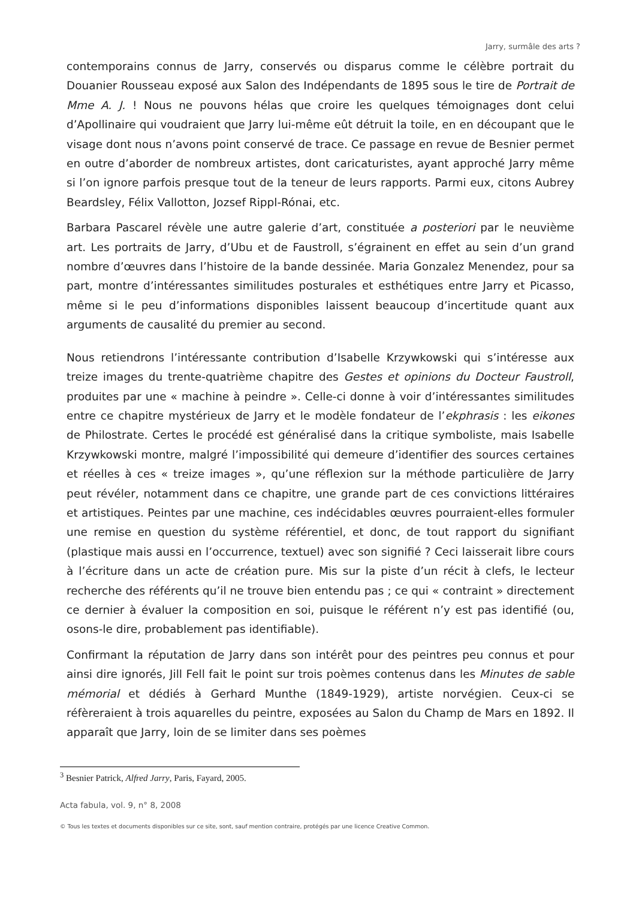Jarry, surmâle des arts ?
contemporains connus de Jarry, conservés ou disparus comme le célèbre portrait du Douanier Rousseau exposé aux Salon des Indépendants de 1895 sous le tire de Portrait de Mme A. J. ! Nous ne pouvons hélas que croire les quelques témoignages dont celui d’Apollinaire qui voudraient que Jarry lui-même eût détruit la toile, en en découpant que le visage dont nous n’avons point conservé de trace. Ce passage en revue de Besnier permet en outre d’aborder de nombreux artistes, dont caricaturistes, ayant approché Jarry même si l’on ignore parfois presque tout de la teneur de leurs rapports. Parmi eux, citons Aubrey Beardsley, Félix Vallotton, Jozsef Rippl-Rónai, etc.
Barbara Pascarel révèle une autre galerie d’art, constituée a posteriori par le neuvième art. Les portraits de Jarry, d’Ubu et de Faustroll, s’égrainent en effet au sein d’un grand nombre d’œuvres dans l’histoire de la bande dessinée. Maria Gonzalez Menendez, pour sa part, montre d’intéressantes similitudes posturales et esthétiques entre Jarry et Picasso, même si le peu d’informations disponibles laissent beaucoup d’incertitude quant aux arguments de causalité du premier au second.
Nous retiendrons l’intéressante contribution d’Isabelle Krzywkowski qui s’intéresse aux treize images du trente-quatrième chapitre des Gestes et opinions du Docteur Faustroll, produites par une « machine à peindre ». Celle-ci donne à voir d’intéressantes similitudes entre ce chapitre mystérieux de Jarry et le modèle fondateur de l’ekphrasis : les eikones de Philostrate. Certes le procédé est généralisé dans la critique symboliste, mais Isabelle Krzywkowski montre, malgré l’impossibilité qui demeure d’identifier des sources certaines et réelles à ces « treize images », qu’une réflexion sur la méthode particulière de Jarry peut révéler, notamment dans ce chapitre, une grande part de ces convictions littéraires et artistiques. Peintes par une machine, ces indécidables œuvres pourraient-elles formuler une remise en question du système référentiel, et donc, de tout rapport du signifiant (plastique mais aussi en l’occurrence, textuel) avec son signifié ? Ceci laisserait libre cours à l’écriture dans un acte de création pure. Mis sur la piste d’un récit à clefs, le lecteur recherche des référents qu’il ne trouve bien entendu pas ; ce qui « contraint » directement ce dernier à évaluer la composition en soi, puisque le référent n’y est pas identifié (ou, osons-le dire, probablement pas identifiable).
Confirmant la réputation de Jarry dans son intérêt pour des peintres peu connus et pour ainsi dire ignorés, Jill Fell fait le point sur trois poèmes contenus dans les Minutes de sable mémorial et dédiés à Gerhard Munthe (1849-1929), artiste norvégien. Ceux-ci se réfèreraient à trois aquarelles du peintre, exposées au Salon du Champ de Mars en 1892. Il apparaît que Jarry, loin de se limiter dans ses poèmes
<sup>3</sup> Besnier Patrick, Alfred Jarry, Paris, Fayard, 2005.
Acta fabula, vol. 9, n° 8, 2008
© Tous les textes et documents disponibles sur ce site, sont, sauf mention contraire, protégés par une licence Creative Common.